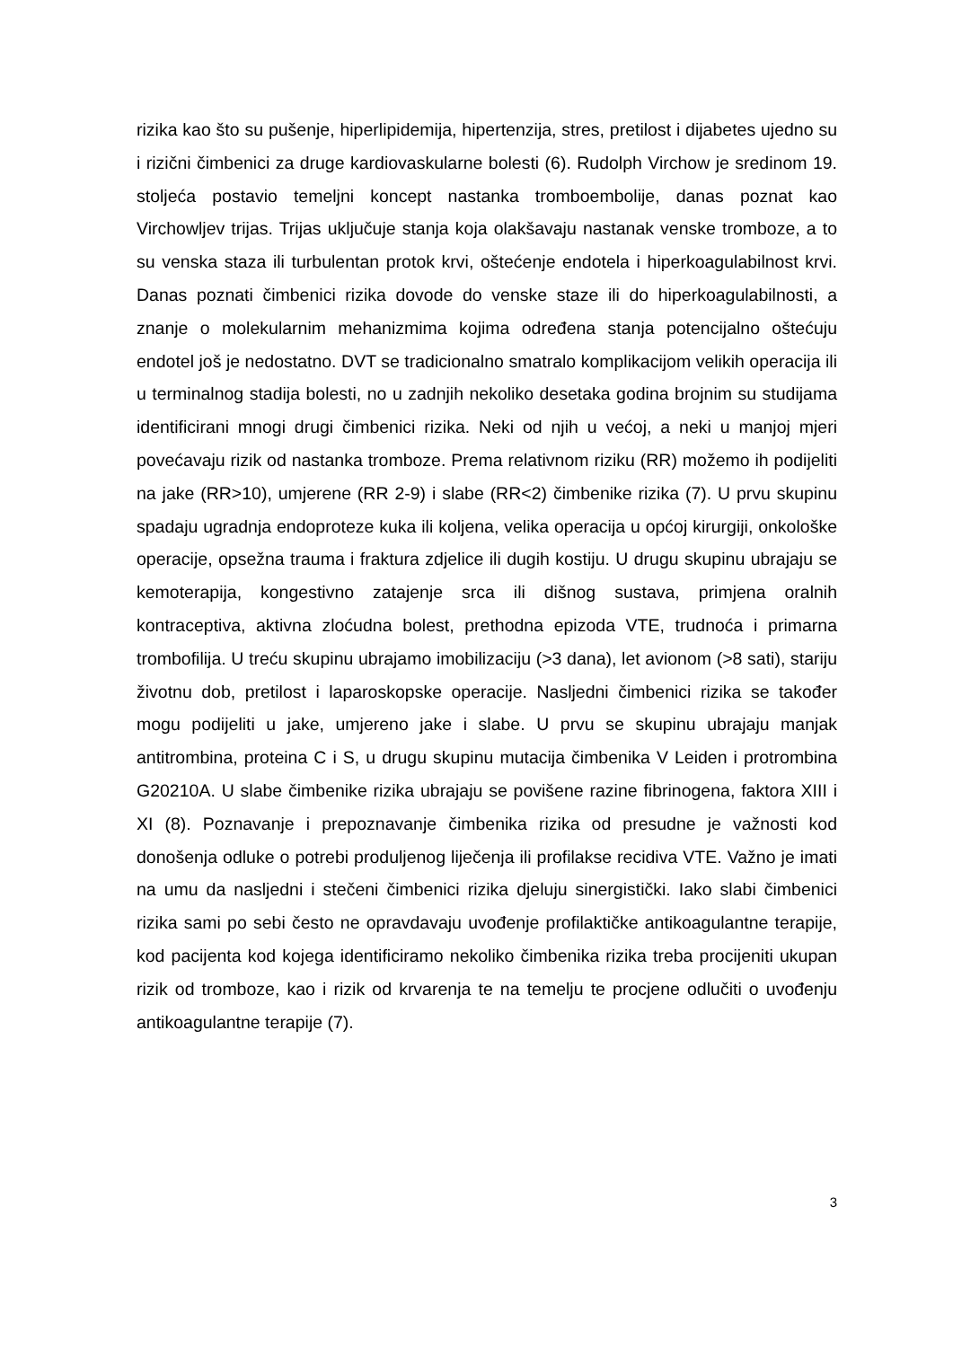rizika kao što su pušenje, hiperlipidemija, hipertenzija, stres, pretilost i dijabetes ujedno su i rizični čimbenici za druge kardiovaskularne bolesti (6). Rudolph Virchow je sredinom 19. stoljeća postavio temeljni koncept nastanka tromboembolije, danas poznat kao Virchowljev trijas. Trijas uključuje stanja koja olakšavaju nastanak venske tromboze, a to su venska staza ili turbulentan protok krvi, oštećenje endotela i hiperkoagulabilnost krvi. Danas poznati čimbenici rizika dovode do venske staze ili do hiperkoagulabilnosti, a znanje o molekularnim mehanizmima kojima određena stanja potencijalno oštećuju endotel još je nedostatno. DVT se tradicionalno smatralo komplikacijom velikih operacija ili u terminalnog stadija bolesti, no u zadnjih nekoliko desetaka godina brojnim su studijama identificirani mnogi drugi čimbenici rizika. Neki od njih u većoj, a neki u manjoj mjeri povećavaju rizik od nastanka tromboze. Prema relativnom riziku (RR) možemo ih podijeliti na jake (RR>10), umjerene (RR 2-9) i slabe (RR<2) čimbenike rizika (7). U prvu skupinu spadaju ugradnja endoproteze kuka ili koljena, velika operacija u općoj kirurgiji, onkološke operacije, opsežna trauma i fraktura zdjelice ili dugih kostiju. U drugu skupinu ubrajaju se kemoterapija, kongestivno zatajenje srca ili dišnog sustava, primjena oralnih kontraceptiva, aktivna zloćudna bolest, prethodna epizoda VTE, trudnoća i primarna trombofilija. U treću skupinu ubrajamo imobilizaciju (>3 dana), let avionom (>8 sati), stariju životnu dob, pretilost i laparoskopske operacije. Nasljedni čimbenici rizika se također mogu podijeliti u jake, umjereno jake i slabe. U prvu se skupinu ubrajaju manjak antitrombina, proteina C i S, u drugu skupinu mutacija čimbenika V Leiden i protrombina G20210A. U slabe čimbenike rizika ubrajaju se povišene razine fibrinogena, faktora XIII i XI (8). Poznavanje i prepoznavanje čimbenika rizika od presudne je važnosti kod donošenja odluke o potrebi produljenog liječenja ili profilakse recidiva VTE. Važno je imati na umu da nasljedni i stečeni čimbenici rizika djeluju sinergistički. Iako slabi čimbenici rizika sami po sebi često ne opravdavaju uvođenje profilaktičke antikoagulantne terapije, kod pacijenta kod kojega identificiramo nekoliko čimbenika rizika treba procijeniti ukupan rizik od tromboze, kao i rizik od krvarenja te na temelju te procjene odlučiti o uvođenju antikoagulantne terapije (7).
3